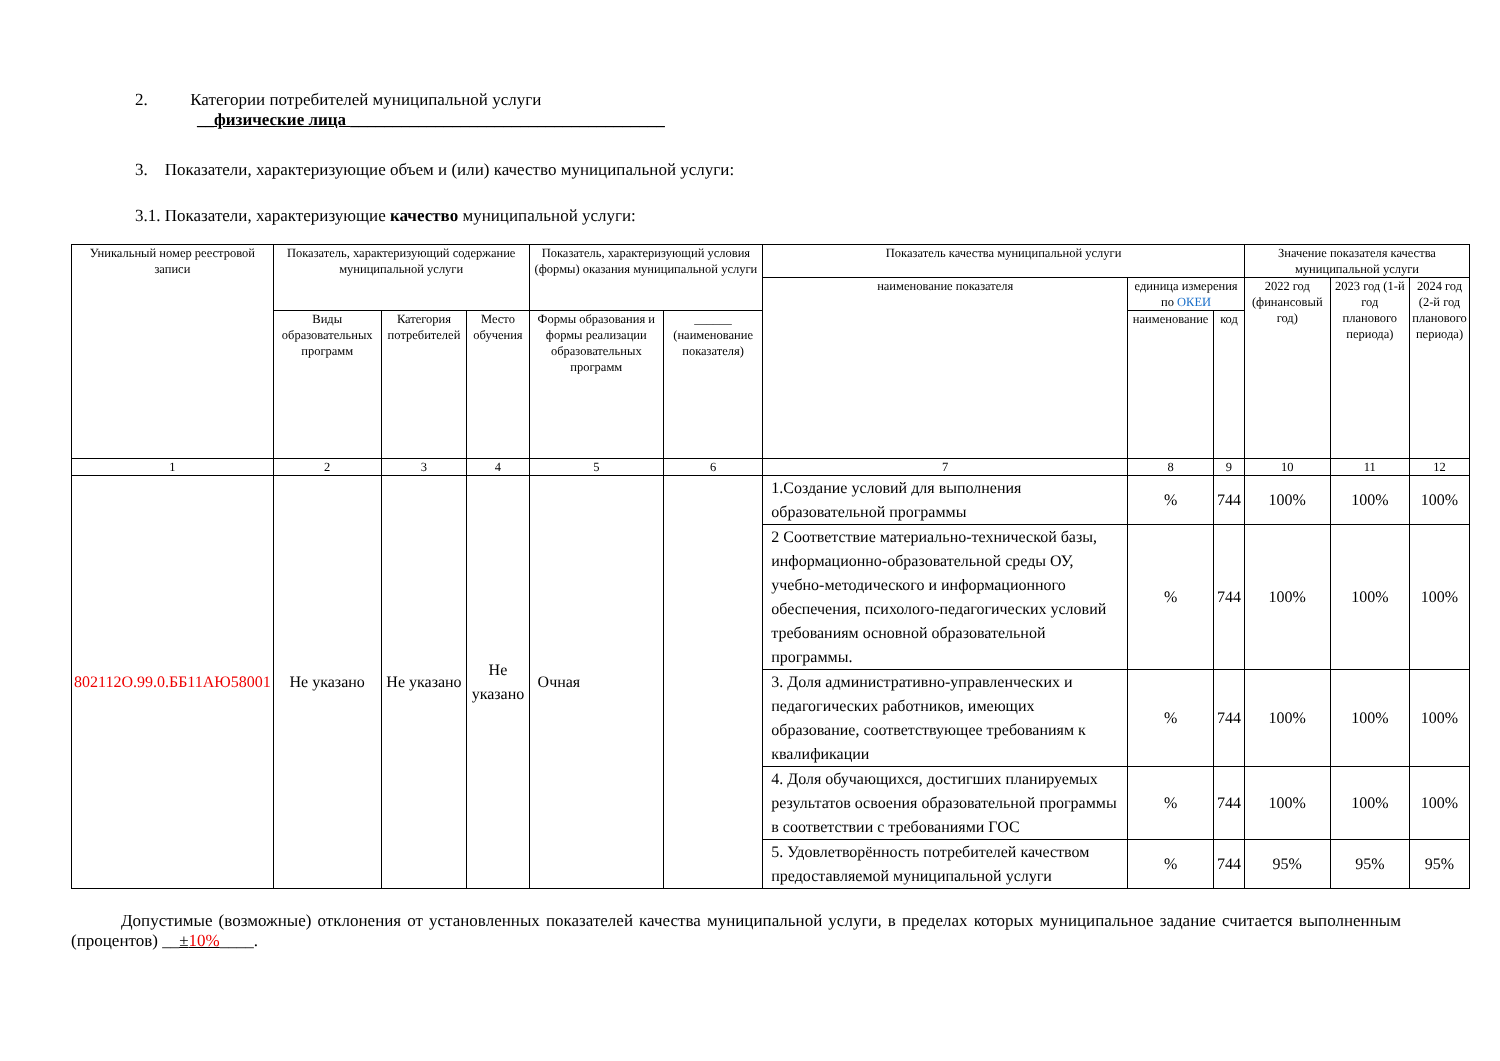2. Категории потребителей муниципальной услуги
__физические лица _____________________________________
3. Показатели, характеризующие объем и (или) качество муниципальной услуги:
3.1. Показатели, характеризующие качество муниципальной услуги:
| Уникальный номер реестровой записи | Показатель, характеризующий содержание муниципальной услуги | | | Показатель, характеризующий условия (формы) оказания муниципальной услуги | | Показатель качества муниципальной услуги | | | Значение показателя качества муниципальной услуги | | |
| --- | --- | --- | --- | --- | --- | --- | --- | --- | --- | --- | --- |
| | | | | | | наименование показателя | единица измерения по ОКЕИ | | 2022 год (финансовый год) | 2023 год (1-й год планового периода) | 2024 год (2-й год планового периода) |
| | Виды образовательных программ | Категория потребителей | Место обучения | Формы образования и формы реализации образовательных программ | ______ (наименование показателя) | | наименование | код | | | |
| 1 | 2 | 3 | 4 | 5 | 6 | 7 | 8 | 9 | 10 | 11 | 12 |
| 802112О.99.0.ББ11АЮ58001 | Не указано | Не указано | Не указано | Очная | | 1.Создание условий для выполнения образовательной программы | % | 744 | 100% | 100% | 100% |
| | | | | | | 2 Соответствие материально-технической базы, информационно-образовательной среды ОУ, учебно-методического и информационного обеспечения, психолого-педагогических условий требованиям основной образовательной программы. | % | 744 | 100% | 100% | 100% |
| | | | | | | 3. Доля административно-управленческих и педагогических работников, имеющих образование, соответствующее требованиям к квалификации | % | 744 | 100% | 100% | 100% |
| | | | | | | 4. Доля обучающихся, достигших планируемых результатов освоения образовательной программы в соответствии с требованиями ГОС | % | 744 | 100% | 100% | 100% |
| | | | | | | 5. Удовлетворённость потребителей качеством предоставляемой муниципальной услуги | % | 744 | 95% | 95% | 95% |
Допустимые (возможные) отклонения от установленных показателей качества муниципальной услуги, в пределах которых муниципальное задание считается выполненным (процентов) __±10%____.